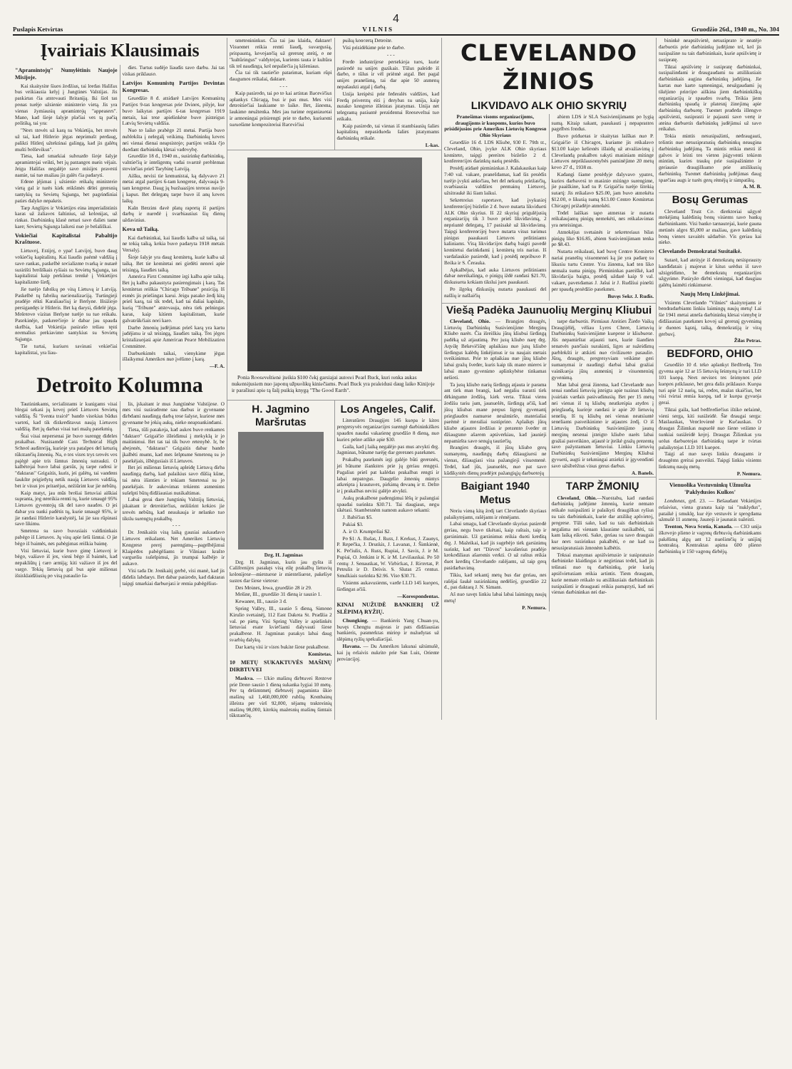4
Puslapis Ketvirtas V I L N I S Gruodžio 26d., 1940 m., No. 304
Įvairiais Klausimais
"Apramintojų" Numylėtinis Naujoje Misijoje.
Kai skaitysite šiuos žodžius, tai lordas Halifax bus veikiausia kelyj į Jungtines Valstijas. Jis paskirtas čia atstovauti Britaniją. Iki šiol tas ponas turėjo užsienio ministerio vietą. Jis yra vienas žymiausių apramintojų "appeasers". Mano, kad šioje šalyje plačiai ves tą pačią politiką, tai yra:
"Nors stovės už karą su Vokietija, bet stovės už tai, kad Hitlerio jėgas neprimušt perdaug, palikti Hitlerį užtektinai galingą, kad jis galėtų mušti bolševikus".
Tiesa, kad smarkiai subruzdo šioje šalyje apramintojai veikti, bet jų pastangos nueis vėjais. Jeigu Halifax negalėjo savo misijos pravesti namie, tai tuo mažiau jis galės čia padaryti.
Edeno įėjimas į užsienio reikalų ministerio vietą gal ir turės kiek reikšmės dėlei geresnių santykių su Sovietų Sąjunga, bet pagrindiniai paties dalyko nepakeis.
Tarp Anglijos ir Vokietijos eina imperialistinis karas už žaliavos šaltinius, už kolonijas, už rinkas. Darbininkų klasė neturi savo dalies tame kare; Sovietų Sąjunga laikosi nuo jo bešališkai.
Vokiečiai Kapitalistai Pabaltijo Kraštuose.
Lietuvoj, Estijoj, o ypač Latvijoj, buvo daug vokiečių kapitalistų. Kai liaudis paėmė valdžią į savo rankas, paskelbė socializmo tvarką ir nutarė susirišti broliškais ryšiais su Sovietų Sąjunga, tas kapitalistai kaip perkūnas trenkė į Vokietijos kapitalizmo širdį.
Jie turėjo fabrikų po visą Lietuvą ir Latviją. Paskelbė tų fabrikų nacionalizaciją. Turtingieji pradėjo rėkti Karaliaučiuj ir Berlyne. Išsižiojo persigandęs ir Hitleris. Bet ką darysi, didelė jėga. Molotovo vizitas Berlyne turėjo su tuo reikalu. Pasokinėjo, paskerečiojo ir dabar jau spauda skelbia, kad Vokietija pasirašo toliau tęsti normalius prekiavimo santykius su Sovietų Sąjunga.
Tie turtai, kuriuos savinasi vokiečiai kapitalistai, yra liau-
dies. Turtus sudėjo liaudis savo darbu. Jai tas viskas priklauso.
Latvijos Komunistų Partijos Devintas Kongresas.
Gruodžio 8 d. atsidarė Latvijos Komunistų Partijos 9-tas kongresas prie Dvinos, pilyje, kur buvo laikytas partijos 6-tas kongresas 1919 metais, kai tose apielinkėse buvo įsisteigus Latvių Sovietų valdžia.
Nuo to laiko prabėgo 21 metai. Partija buvo nublokšta į nelegalį veikimą. Darbininkų kovos nei vienai dienai neapsistojo; partijos veikla čjo duodant darbininkų klesai vadovybę.
Gruodžio 18 d., 1940 m., susirinkę darbininkų, valstiečių ir inteligentų vadai svarstė problemas stovinčias prieš Tarybinę Latviją.
Aišku, nevisi tie komunistai, ką dalyvavo 21 metai atgal partijos 6-tam kongrese, dalyvauja 9-tam kongrese. Daug jų buržuazijos teroras nuvijo į kapus. Bet delegatų tarpe buvo iš anų kovos laikų.
Kaln Berzins davė platų raportą iš partijos darbų ir nurodė į svarbiausius šių dienų uždavinius.
Kova už Taiką.
Kai darbininkai, kai liaudis kalba už taiką, tai ne tokią taiką, kokia buvo padaryta 1918 metais Versalyj.
Šioje šalyje yra daug komitetų, kurie kalba už taiką. Bet tie komitetai nei girdėti nenori apie teisingą, liaudies taiką.
America First Committee irgi kalba apie taiką. Bet jų kalba pakaustyta pasirengimais į karą. Tas komitetas reiškia "Chicago Tribune" poziciją. Iš esmės jis priešingas karui. Jeigu pasako žodį kitą prieš karą, tai tik todel, kad tai daliai kapitalo, kurią "Tribune" atstovauja, nėra tiek pelningas karas, kaip kitiem kapitalistam, kurie galvatrūkčiais nori karo.
Darbo žmonių judėjimas prieš karą yra kartu judėjimu ir už teisingą, liaudies taiką. Tos jėgos kristalizuojasi apie American Peace Mobilization Committee.
Darbuokimės taikai, vienykime jėgas išlaikymui Amerikos nuo įvėlimo į karą.
—F. A.
Detroito Kolumna
Tautininkams, socialistams ir kunigams visai blogai sekasi jų kovoj prieš Lietuvos Sovietų valdžią. Ši "šventa traicė" bando visokius būdus vartoti, kad tik diskreditavus naują Lietuvos valdžią. Bet jų darbas visai turi mažų pasekmių.
Štai visai nepersenai jie buvo surengę dideles prakalbas. Nusisamdė Cass Technical High School auditoriją, kurioje yra patalpos del keturių tūkstančių žmonių. Na, o tos visos trys srovės vos pajėgė apie tris šimtus žmonių sutraukti. O kalbėtojai buvo labai garsūs, jų tarpe radosi ir "daktaras" Grigaitis, kuris, jei galėtų, tai vandens šaukšte prigirdytų netik naują Lietuvos valdžią, bet ir visus jos pritarėjus, nežiūrint kur jie nebūtų.
Kaip matyt, jau mūs broliai lietuviai aiškiai supranta, jog nereikia remti tų, kurie smaugė 95% Lietuvos gyventojų tik del savo naudos. O jei dabar yra sunki padėtis tų, kurie smaugė 95%, ir jie randasi Hitlerio karalystėj, lai jie sau rūpinasi savo likimu.
Smetona su savo buvusiais valdininkais pabėgo iš Lietuvos. Jų visų apie šeši šimtai. O jie bėgo iš baimės, nes pabėgimas reiškia baimę.
Visi lietuviai, kurie buvo gimę Lietuvoj ir bėgo, važiavo iš jos, vieni bėgo iš baimės, kad nepakliūtų į caro armiją; kiti važiavo iš jos del vargo. Tokių lietuvių gal bus apie milionas išsisklaidžiusių po visą pasaulio ša-
lis, įskaitant ir mus Jungtinėse Valstijose. O mes visi susiradome sau darbus ir gyvename dirbdami naudingą darbą tose šalyse, kuriose mes gyvename be jokių aukų, nieko neapsunkindami.
Tiesa, tūli pasakoja, kad aukos buvo renkamos "daktaro" Grigaičio išleidimui į mokyklą ir jo maitinimui. Bet tas tai tik buvo retenybė. Ir, be abejonės, "daktaras" Grigaitis dabar bando įkalbėti mums, kad mes šelptume Smetoną su jo pasekėjais, išbėgusiais iš Lietuvos.
Bet jei milionas lietuvių apleidę Lietuvą dirba naudingą darbą, kad palaikius savo dūšią kūne, tai nėra išimties ir tokiam Smetonai su jo pasekėjais. Ir aukovimas tokiems asmenims sušelpti būtų didžiausias nusikaltimas.
Labai gerai daro Jungtinių Valstijų lietuviai, įskaitant ir detroitiečius, nežiūrint kokios jie srovės nebūtų, kad neaukauja ir nelanko tuo tikslu surengtų prakalbų.
- - -
Dr. Jonikaitis visą laiką gausiai aukaudavo Lietuvos reikalams. Net Amerikos Lietuvių Kongreso poroj parengimų—pagelbėjimui Klaipėdos pabėgėliams ir Vilniaus krašto varguoliu sušelpimui, jis trumpai kalbėjo ir aukavo.
Visi tada Dr. Jonikaitį gerbė, visi manė, kad jis didelis labdarys. Bet dabar pasirodo, kad daktaras taipgi smarkiai darbuojasi ir remia pabėgėlius-
smetonininkus. Čia tai jau klaida, daktare! Visuomet reikia remti liaudį, suvargusią, prispaustą, kovojančią už geresnę ateitį, o ne "kultūringus" valdytojus, kuriems tauta ir kultūra tik tol naudinga, kol nepaliečia jų kišeniaus.
Čia tai tik tautiečio patarimas, kuriam rūpi daugumos reikalai, daktare.
- - -
Kaip pasirodo, tai po to kai artistas Bacevičius aplankys Chicagą, bus ir pas mus. Mes visi detroitiečiai laukiame to laiko. Bet, žinoma, laukimo neužtenka. Mes jau turime organizuotai ir armoningai prisirengti prie to darbo, kuriuomi suruošime kompozitoriui Bacevičiui
puikų koncertą Detroite.
Visi prisidėkime prie to darbo.
- - -
Fordo industrijose persekioja tuos, kurie pasirodė su unijos guzikais. Tūlus paleido iš darbo, o tūlus ir vėl priėmė atgal. Bet pagal unijos pranešimą, tai dar apie 50 asmenų nepašaukti atgal į darbą.
Unija kreipėsi prie federalės valdžios, kad Fordą priverstų eiti į derybas su unija, kaip nusako kongreso išleistas įstatymas. Unija net telegramą pasiuntė prezidentui Rooseveltui tuo reikalu.
Kaip pasirodo, tai vienas iš stambiausių šalies kapitalistų nepasiduoda šalies įstatymams darbininkų reikale.
L-kas.
Ponia Rooseveltienė įteikia $100 čekį garsiajai autorei Pearl Buck, kuri renka aukas nukentėjusiem nuo japonų užpuolikų kiniečiams. Pearl Buck yra praleidusi daug laiko Kinijoje ir parašiusi apie tą šalį puikią knygą "The Good Earth".
H. Jagmino Maršrutas
Drg. H. Jagminas
Drg. H. Jagminas, kuris jau gyšta iš Californijos pasakęs visą eilę prakalbų lietuvių kolonijose—miestuose ir miesteliuose, pakeliye sustos dar šiose vietose:
Des Moines, Iowa, gruodžio 28 ir 29.
Moline, Ill., gruodžio 31 dieną ir sausio 1.
Kewanee, Ill., sausio 3 d.
Spring Valley, Ill., sausio 5 dieną, Simono Kirulio svetainėj, 112 East Dakota St. Pradžia 2 val. po pietų. Visi Spring Valley ir apielinkės lietuviai esate kviečiami dalyvauti šiose prakalbose. H. Jagminas pasakys labai daug svarbių dalykų.
Dar kartą visi ir visos bukite šiose prakalbose.
Komitetas.
10 METŲ SUKAKTUVĖS MAŠINŲ DIRBTUVEI
Maskva. — Ukio mašinų dirbtuvei Rostove prie Dono sausio 1 dieną sukanka lygiai 10 metų. Per tą dešimtmetį dirbtuvėj pagaminta ūkio mašinų už 1,460,000,000 rublių. Kombainų išleista per virš 92,000, sėjamų traktorinių mašinų 98,000, kitokių mažesnių mašinų šimtais tūkstančių.
Los Angeles, Calif.
Literatūros Draugijos 145 kuopa ir kitos progresyvės organizacijos surengė darbininkiškos spaudos naudai vakarienę gruodžio 8 dieną, nuo kurios pelno atliko apie $30.
Gaila, kad į laiką negalėjo pas mus atvykti drg. Jagminas, būtume turėję dar geresnes pasekmes.
Prakalbų pasekmės irgi galėjo būti geresnės, jei būtume išankstos prie jų geriau rengęsi. Pagalius prieš pat kalėdas prakalbas rengti ir labai nepatogus. Daugelio žmonių mintys atkreipta į krautuves, pirkimą dovanų ir tt. Delto ir į prakalbas nevisi galėjo atvykti.
Aukų prakalbose padengimui lėšų ir pažangiai spaudai surinkta $30.71. Tai daugiaus, negu tikėtasi. Stambesnėm sumom aukavo sekami:
J. Babičius $5.
Pukiai $3.
A. ir O. Krumpoliai $2.
Po $1: A. Bušas, J. Russ, J. Korkus, J. Zaunys, P. Repečka, J. Druskis, J. Lavanas, J. Šimkienė, K. Pečiulis, A. Russ, Rupiai, J. Savis, J. ir M. Pupiai, O. Jenkins ir K. ir M. Levišauskai. Po 50 centų: J. Senauskas, W. Virbickas, J. Ricertas, P. Petrulis ir D. Deivis. S. Slutas 25 centus. Smulkiais surinkta $2.96. Viso $30.71.
Visiems aukavusiems, varde LLD 145 kuopos, širdingas ačiū.
—Korespondentas.
KINAI NUŽUDĖ BANKIERĮ UŽ SLĖPIMĄ RYŽIŲ.
Chungking. — Bankieris Yang Chuan-yu, buvęs Chengtu majoras ir pats didžiausias bankieris, pasmerktas miriop ir nužudytas už slėpimą ryžių spekuliacijai.
Havana. — Du Amerikos lakunai užsimušė, kai jų orlaivis nukrito prie San Luis, Oriente provincijoj.
CLEVELANDO ŽINIOS
LIKVIDAVO ALK OHIO SKYRIŲ
Pranešimas visoms organizacijoms, draugijoms ir kuopoms, kurios buvo prisidėjusios prie Amerikos Lietuvių Kongreso Ohio Skyriaus
Gruodžio 16 d. LDS Kliube, 930 E. 79th st., Cleveland, Ohio, įvyko ALK Ohio skyriaus komiteto, taipgi pereitos birželio 2 d. konferencijos darinktų narių posėdis.
Posėdį atidarė pirmininkas J. Kalakauskas kaip 7:40 val. vakare, pranešdamas, kad šis posėdis turėjo įvykti anksčiau, bet del nekurių priežasčių, svarbiausia valdžios permainų Lietuvoj, užsitraukė iki šiam laikui.
Sekretorius raportavo, kad įvykusioj konferencijoj birželio 2 d. buvo nutarta likviduoti ALK Ohio skyrius. Iš 22 skyriuj prigulėjusių organizacijų tik 3 buvo prieš likvidavimą, 2 nepriuntė delegatų, 17 pasisakė už likvidavimą. Taipgi konferencijoj buvo nutarta visus turimus pinigus paaukauti Lietuvos politiniams kaliniams. Visą likvidacijos darbą baigti pavedė komitetui darinkdami į komitetą tris narius. Iš vardašaukio pasirodė, kad į posėdį nepribuvo P. Boika ir S. Čerauka.
Apkalbėjus, kad auka Lietuvos politiniams dabar nereikalinga, o pinigų iždė randasi $21.70, diskusuota kokiam tikslui juos paaukauti.
Po ilgokų diskusijų nutarta paaukauti del našlių ir našlaičių
abiem LDS ir SLA Susivienijimams po lygią sumą. Kitaip sakant, paaukauti į nepaprastos pagelbos fondus.
Buvo priduotas ir skaitytas laiškas nuo P. Grigaičio iš Chicagos, kuriame jis reikalavo $13.00 kaipo kelionės išlaidų už atvažiavimą į Clevelandą prakalbos sakyti masiniam mitinge Lietuvos nepriklausomybės paminėjimo 20 metų kovo 27 d., 1938 m.
Kadangi šiame posėdyje dalyvavo ypatos, kurios darbavosi to masinio mitingo surengime, jie paaiškino, kad su P. Grigaičiu turėjo šitokią sutartį: Jis reikalavo $25.00, jam buvo atmokėta $12.00, o likusią sumą $13.00 Centro Komitetas Chicagoj prižadėjo atmokėti.
Todel laiškas tapo atmestas ir nutarta reikalaujamų pinigų nemokėti, nes reikalavimas yra neteisingas.
Atmokėjus svetainės ir sekretoriaus bilas pinigų liko $16.85, abiem Susivienijimam tenka po $8.43.
Nutarta reikalauti, kad buvę Centro Komiteto nariai praneštų visuomenei ką jie yra padarę su likusiu turtu Centre. Yra žinoma, kad ten liko nemaža suma pinigų. Pirmininkas pareiškė, kad likvidacija baigta, posėdį uždarė kaip 9 val. vakare, pavesdamas J. Jašui ir J. Rudžiui pinešti per spaudą posėdžio pasekmes.
Buvęs Sekr. J. Rudis.
Viešą Padėka Jaunuolių Merginų Kliubui
Cleveland, Ohio. — Brangios draugės, Lietuvių Darbininkų Susivienijimo Merginų Kliubo narės. Čia išreiškiu jūsų kliubui širdingą padėką už atjautimą. Per jusų kliubo narę drg. Aqvilę Bekevičiūtę aplaikiau nuo jusų kliubo širdingus kalėdų linkėjimus ir su naujais metais sveikinimus. Prie to aplaikiau nuo jūsų kliubo labai gražų šveder, kuris kaip tik mano mieros ir labai mano gyvenimo aplinkybėse tinkamas nešioti.
Ta jusų kliubo narių širdingą atjauta ir parama ant tiek man brangi, kad negaliu surasti tiek dėkingumo žodžių, kiek verta. Tiktai vienu žodžiu tariu jum, jaunuolės, širdingą ačiū, kad jūsų kliubas mane perpus ligonį gyvenantį prieglaudos namuose neužmiršo, materialiai parėmė ir moraliai sustiprino. Aplaikęs jūsų kliubo atjautos žodžius ir prezento šveder nt džiaugsmo ašarom apsiverkiau, kad jaunieji nepamiršta savo senųjų tautiečių.
Brangios draugės, iš jūsų kliubo gerų sumanymų, naudingų darbų džiaugiuosi ne vienas, džiaugiasi visa pažangioji visuomenė. Todel, kad jūs, jaunuolės, nuo pat savo kūdikystės dienų pradėjot pažangiųjų darbuotojų
tarpe darbuotis. Pirmiaus Ateities Žiedo Vaikų Draugijėlėj, vėliau Lyros Chore, Lietuvių Darbininkų Susivienijimo kuopose ir kliubuose. Jūs nepamirštat atjausti tuos, kurie šiandien senatvės pančiais surakinti, ligos ar sužeidimų parblokšti ir atskirti nuo civilizuoto pasaulio. Jūsų, draugės, progresyviam veikime geri sumanymai ir naudingi darbai labai gražiai vainikuoja jūsų asmeninį ir visuomeninį gyvenimą.
Man labai gerai žinoma, kad Clevelande nuo senai randasi lietuvių įsteigta apie tuzinas kliubų įvairiais vardais pasivadinusių. Bet per 15 metų nei vienas iš tų kliubų neatkreipia atydos į prieglaudą, kurioje randasi ir apie 20 lietuvių senelių. Iš tų kliubų nei vienas neatsiuntė seneliams pasveikinimo ir atjautos žodį. O iš Lietuvių Darbininkų Susivienijimo jaunų merginų nesenai įsteigto kliubo narės labai gražiai pasveikino, atjautė ir įteikė gražų prezentą savo pažystamam lietuviui. Linkiu Lietuvių Darbininkų Susivienijimo Merginų Kliubui gyvuoti, augti ir sekmingai atsiekti ir įgyvendinti savo užsibrėžtus visus gerus darbus.
A. Banels.
Baigiant 1940 Metus
Noriu vieną kitą žodį tart Clevelando skyriaus palaikytojams, rašėjams ir rėmėjams.
Labai smagu, kad Clevelando skyrius pasirodė geriau, negu buvo tikėtasi, kaip raštais, taip ir garsinimais. Už garsinimus reikia duoti kreditą drg. J. Mažeikai, kad jis sugebėjo tiek garsinimų surinkt, kad net "Dirvos" kavalierius pradėjo krokodiliaus ašaromis verkti. O už raštus reikia duot kreditų Clevelando rašėjams, už taip gerą pasidarbavimą.
Tikiu, kad sekantį metų bus dar geriau, nes rašėjai šaukė susirinkimą nedėlioj, gruodžio 22 d., pas daktarą J. N. Simans.
Aš nuo savęs linkiu labai labai laimingų naujų metų!
P. Nemura.
TARP ŽMONIŲ
Cleveland, Ohio.—Nuostabu, kad randasi darbininkų judėjime žmonių, kurie nemato reikalo susipažinti ir palaikyti draugiškus ryšius su tais darbininkais, kurie dar atsilikę apšvietoj, progrese. Tūli sako, kad su tais darbininkais negalima nei vienam klausime susikalbėti, tai kam laiką eikvoti. Sako, geriau su savo draugais kur nors susirinkus pakalbėti, o ne kad su nesusipratusiais žmonėm kalbėtis.
Toksai manymas apsišvietusio ir susipratusio darbininko klaidingas ir negirtinas todel, kad jis tolinasi nuo tų darbininkų, prie kurių apsišvietusiam reikia artintis. Tiem draugam, kurie nemato reikalo su atsilikusiais darbininkais susipažinti ir draugauti reikia pamąstyti, kad nei vienas darbininkas nei dar-
bininkė neapsišvietė, nesusiprato ir neatėjo darbuotis prie darbininkų judėjimo tol, kol jis susipažino su tais darbininkais, kurie apsišvietę ir susipratę.
Tiktai apsišvietę ir susipratę darbininkai, susipažindami ir draugaudami su atsilikusiais darbininkais augina darbininkų judėjimą. Jie kartas nuo karto sąmoningai, neužgaudami jų tikėjimo principo aiškina jiem darbininkiškų organizacijų ir spaudos svarbą. Teikia jiem darbininkų spaudą ir platesnį žinojimą apie darbininkų darbuotę. Tuomet pradeda išlengvo apsišviesti, susiprasti ir pajausti savo vertę ir ateina darbuotis darbininkų judėjimui už savo reikalus.
Tokia mintis nesusipažinti, nedraugauti, tolintis nuo nesusipratusių darbininkų neaugina darbininkų judėjimą. Ta mintis reikia mesti iš galvos ir leisti tos vieton įsigyventi tokiom mintim, kurios traukų prie susipažinimo ir geriausio draugiškumo prie atsilikusių darbininkų. Tuomet darbininkų judėjimas daug sparčiau augs ir turės gerų rėmėjų ir simpatikų.
A. M. B.
Bosų Gerumas
Cleveland Trust Co. direktoriai užgyrė mokėjimą kalėdinių bonų visiems savo bankų darbininkams. Visi banko tarnautojai, kurie gauna metinės algos $5,000 ar mažiau, gavo kalėdinių bonų vienos savaitės uždarbio. Vis geriau kai nieko.
Clevelando Demokratai Susitaikė.
Sutarė, kad ateityje iš demokratų nesisprausty kandidatais į majorus ir kitus urėdus iš savo užsigeidimo, be demokratų organizacijos užgyrimo. Pasiryžo dirbti vieningai, kad daugiau galėtų laimėti rinkimuose.
Naujų Metų Linkėjimai.
Visiems Clevelando "Vilnies" skaitytojams ir bendradarbiams linkiu laimingų naujų metų! Lai šie 1941 metai atneša darbininkų klesai vienybę ir didžiausias pasekmes kovoj už geresnį gyvenimą ir duonos kąsnį, taiką, demokratiją ir visų gerbuvį.
Žilas Petras.
BEDFORD, OHIO
Gruodžio 10 d. teko aplankyt Bedfordą. Ten gyvena apie 12 ar 15 lietuvių šeimynų ir turi LLD 101 kuopą. Nors nevisos tos šeimynos prie kuopos priklauso, bet gera dalis priklauso. Kuopa turi apie 12 narių, tai, rodos, mažas skaičius, bet visi tvirtai remia kuopą, tad ir kuopa gyvuoja gerai.
Tiktai gaila, kad bedfordiečius ištiko nelaimė, vieni serga, kiti susižeidė. Šie draugai serga: Maslauskas, Venclovienė ir Kučauskas. O draugas Žilinskas nupuolė nuo šieno vežimo ir sunkiai susižeidė kojoj. Draugas Žilinskas yra uolus darbuotojas darbininkų tarpe ir tvirtas palaikytojas LLD 101 kuopos.
Taigi aš nuo savęs linkiu draugams ir draugėms greitai pasveikti. Taipgi linkiu visiems linksmų naujų metų.
P. Nemura.
Vienuolika Vestuvninkų Užmušta 'Paklydusios Kulkos'
Londonas, grd. 23. — Bešaudant Vokietijos orlaivius, viena granata kaip tai "nuklydus", pataikė į smuklę, kur ėjo vestuvės ir sprogdama užmušė 11 asmenų. Jaunoji ir jaunasis sužeisti.
Trenton, Nova Scotia, Kanada. — CIO unija iškovojo plieno ir vagonų dirbtuvių darbininkams pakėlimą algų ant 12 nuošimčių ir unijinį kontraktą. Kontraktas apima 600 plieno darbininkų ir 150 vagonų dirbėjų.